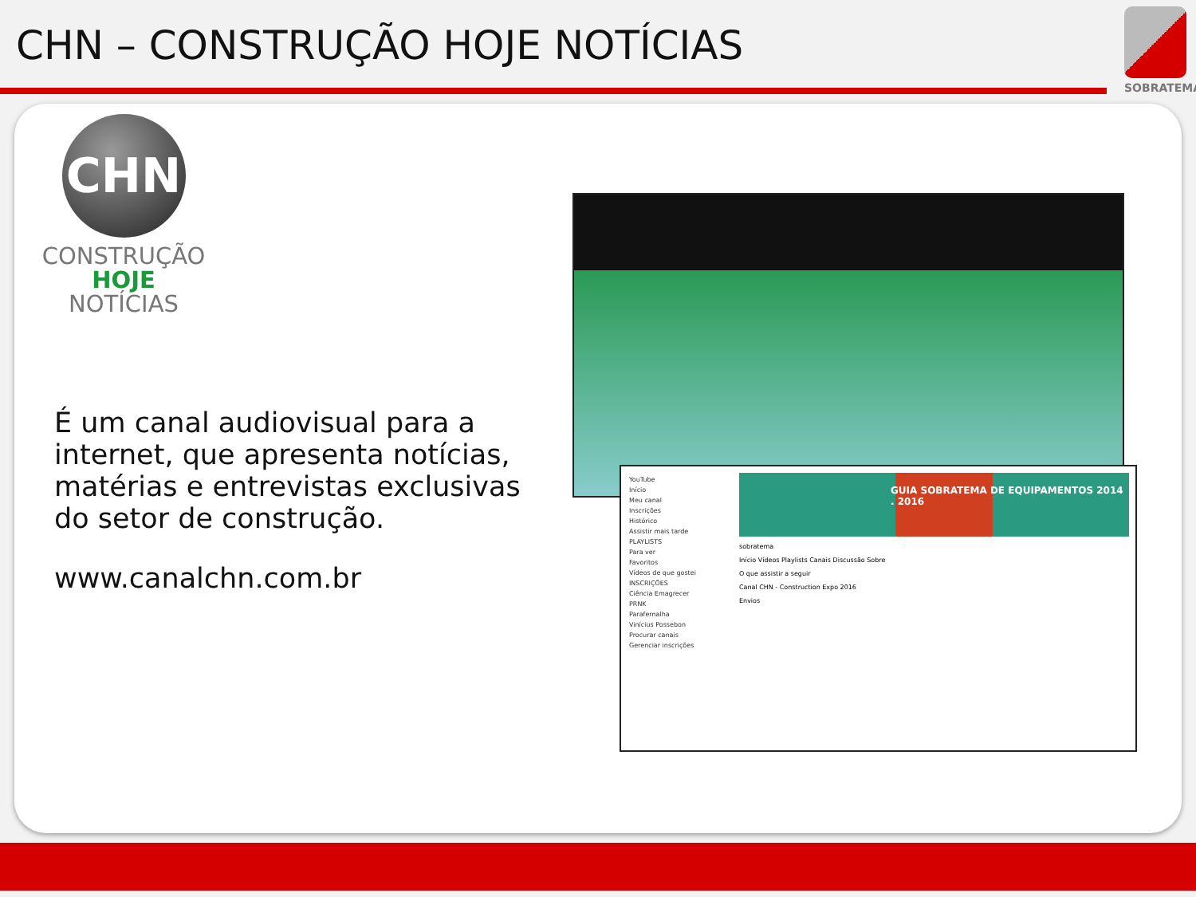CHN – CONSTRUÇÃO HOJE NOTÍCIAS
SOBRATEMA
CHN
CONSTRUÇÃO
HOJE NOTÍCIAS
É um canal audiovisual para a internet, que apresenta notícias, matérias e entrevistas exclusivas do setor de construção.
www.canalchn.com.br
YouTube
Início
Meu canal
Inscrições
Histórico
Assistir mais tarde
PLAYLISTS
Para ver
Favoritos
Vídeos de que gostei
INSCRIÇÕES
Ciência Emagrecer
PRNK
Parafernalha
Vinícius Possebon
Procurar canais
Gerenciar inscrições
GUIA SOBRATEMA DE EQUIPAMENTOS 2014 . 2016
sobratema
Início Vídeos Playlists Canais Discussão Sobre
O que assistir a seguir
Canal CHN - Construction Expo 2016
Envios